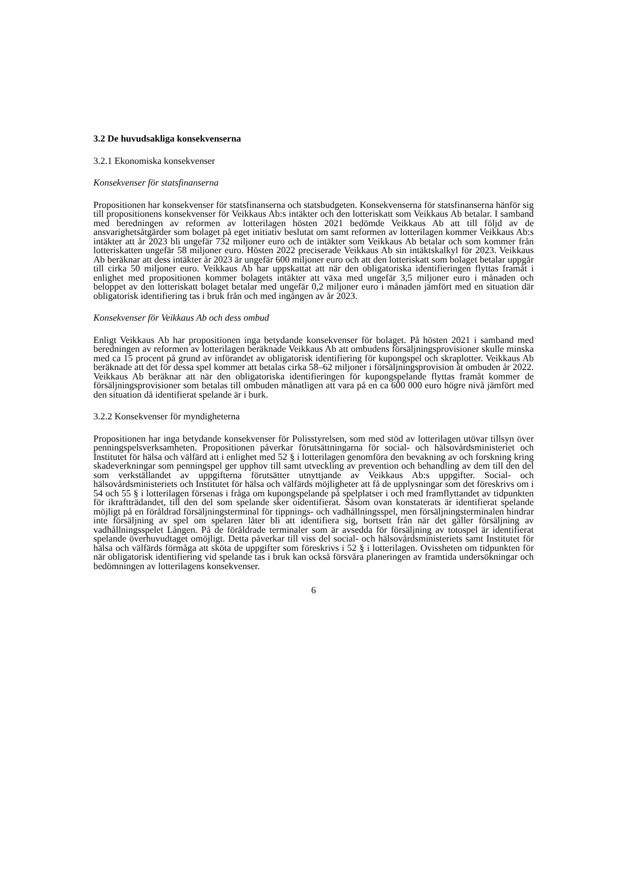3.2 De huvudsakliga konsekvenserna
3.2.1 Ekonomiska konsekvenser
Konsekvenser för statsfinanserna
Propositionen har konsekvenser för statsfinanserna och statsbudgeten. Konsekvenserna för statsfinanserna hänför sig till propositionens konsekvenser för Veikkaus Ab:s intäkter och den lotteriskatt som Veikkaus Ab betalar. I samband med beredningen av reformen av lotterilagen hösten 2021 bedömde Veikkaus Ab att till följd av de ansvarighetsåtgärder som bolaget på eget initiativ beslutat om samt reformen av lotterilagen kommer Veikkaus Ab:s intäkter att år 2023 bli ungefär 732 miljoner euro och de intäkter som Veikkaus Ab betalar och som kommer från lotteriskatten ungefär 58 miljoner euro. Hösten 2022 preciserade Veikkaus Ab sin intäktskalkyl för 2023. Veikkaus Ab beräknar att dess intäkter år 2023 är ungefär 600 miljoner euro och att den lotteriskatt som bolaget betalar uppgår till cirka 50 miljoner euro. Veikkaus Ab har uppskattat att när den obligatoriska identifieringen flyttas framåt i enlighet med propositionen kommer bolagets intäkter att växa med ungefär 3,5 miljoner euro i månaden och beloppet av den lotteriskatt bolaget betalar med ungefär 0,2 miljoner euro i månaden jämfört med en situation där obligatorisk identifiering tas i bruk från och med ingången av år 2023.
Konsekvenser för Veikkaus Ab och dess ombud
Enligt Veikkaus Ab har propositionen inga betydande konsekvenser för bolaget. På hösten 2021 i samband med beredningen av reformen av lotterilagen beräknade Veikkaus Ab att ombudens försäljningsprovisioner skulle minska med ca 15 procent på grund av införandet av obligatorisk identifiering för kupongspel och skraplotter. Veikkaus Ab beräknade att det för dessa spel kommer att betalas cirka 58–62 miljoner i försäljningsprovision åt ombuden år 2022. Veikkaus Ab beräknar att när den obligatoriska identifieringen för kupongspelande flyttas framåt kommer de försäljningsprovisioner som betalas till ombuden månatligen att vara på en ca 600 000 euro högre nivå jämfört med den situation då identifierat spelande är i burk.
3.2.2 Konsekvenser för myndigheterna
Propositionen har inga betydande konsekvenser för Polisstyrelsen, som med stöd av lotterilagen utövar tillsyn över penningspelsverksamheten. Propositionen påverkar förutsättningarna för social- och hälsovårdsministeriet och Institutet för hälsa och välfärd att i enlighet med 52 § i lotterilagen genomföra den bevakning av och forskning kring skadeverkningar som penningspel ger upphov till samt utveckling av prevention och behandling av dem till den del som verkställandet av uppgifterna förutsätter utnyttjande av Veikkaus Ab:s uppgifter. Social- och hälsovårdsministeriets och Institutet för hälsa och välfärds möjligheter att få de upplysningar som det föreskrivs om i 54 och 55 § i lotterilagen försenas i fråga om kupongspelande på spelplatser i och med framflyttandet av tidpunkten för ikraftträdandet, till den del som spelande sker oidentifierat. Såsom ovan konstaterats är identifierat spelande möjligt på en föråldrad försäljningsterminal för tippnings- och vadhållningsspel, men försäljningsterminalen hindrar inte försäljning av spel om spelaren låter bli att identifiera sig, bortsett från när det gäller försäljning av vadhållningsspelet Lången. På de föråldrade terminaler som är avsedda för försäljning av totospel är identifierat spelande överhuvudtaget omöjligt. Detta påverkar till viss del social- och hälsovårdsministeriets samt Institutet för hälsa och välfärds förmåga att sköta de uppgifter som föreskrivs i 52 § i lotterilagen. Ovissheten om tidpunkten för när obligatorisk identifiering vid spelande tas i bruk kan också försvåra planeringen av framtida undersökningar och bedömningen av lotterilagens konsekvenser.
6